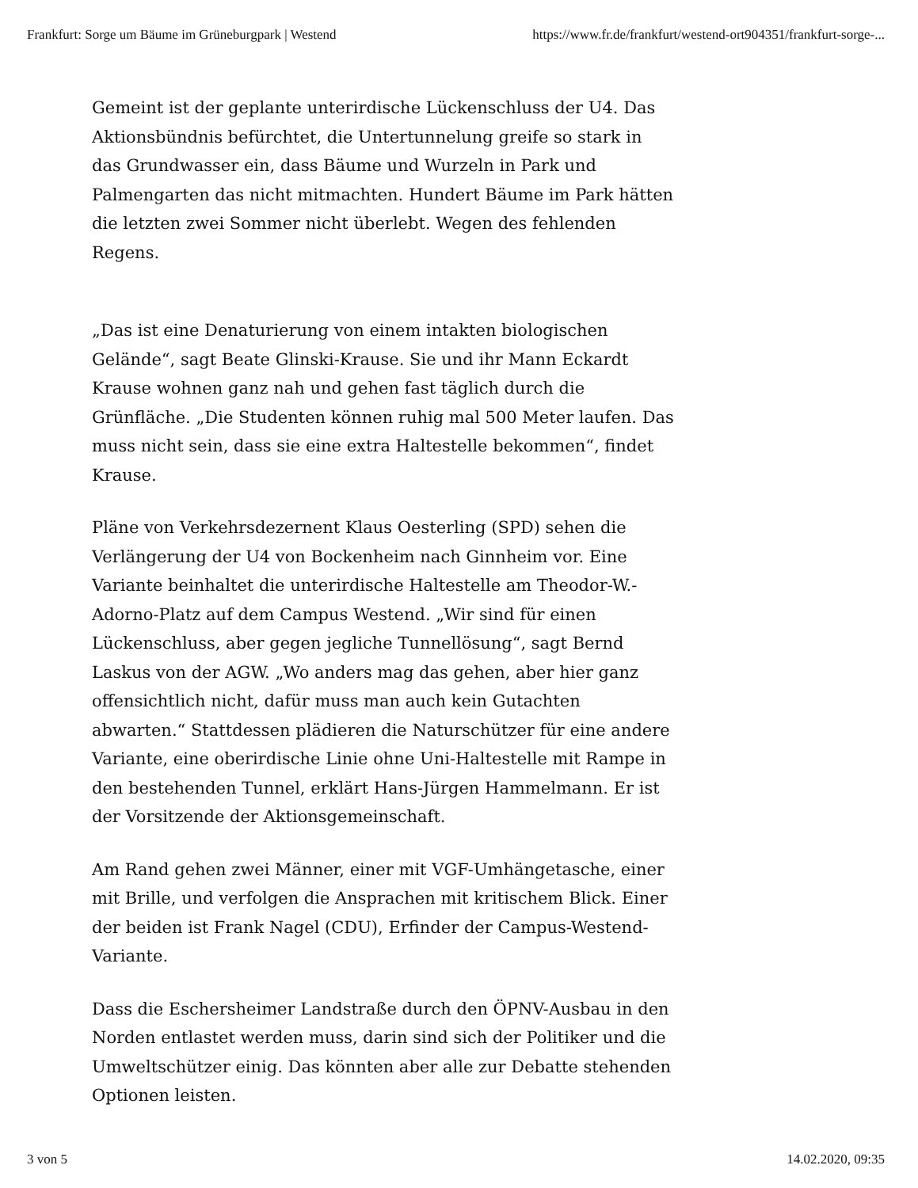Frankfurt: Sorge um Bäume im Grüneburgpark | Westend https://www.fr.de/frankfurt/westend-ort904351/frankfurt-sorge-...
Gemeint ist der geplante unterirdische Lückenschluss der U4. Das Aktionsbündnis befürchtet, die Untertunnelung greife so stark in das Grundwasser ein, dass Bäume und Wurzeln in Park und Palmengarten das nicht mitmachten. Hundert Bäume im Park hätten die letzten zwei Sommer nicht überlebt. Wegen des fehlenden Regens.
„Das ist eine Denaturierung von einem intakten biologischen Gelände“, sagt Beate Glinski-Krause. Sie und ihr Mann Eckardt Krause wohnen ganz nah und gehen fast täglich durch die Grünfläche. „Die Studenten können ruhig mal 500 Meter laufen. Das muss nicht sein, dass sie eine extra Haltestelle bekommen“, findet Krause.
Pläne von Verkehrsdezernent Klaus Oesterling (SPD) sehen die Verlängerung der U4 von Bockenheim nach Ginnheim vor. Eine Variante beinhaltet die unterirdische Haltestelle am Theodor-W.-Adorno-Platz auf dem Campus Westend. „Wir sind für einen Lückenschluss, aber gegen jegliche Tunnellösung“, sagt Bernd Laskus von der AGW. „Wo anders mag das gehen, aber hier ganz offensichtlich nicht, dafür muss man auch kein Gutachten abwarten.“ Stattdessen plädieren die Naturschützer für eine andere Variante, eine oberirdische Linie ohne Uni-Haltestelle mit Rampe in den bestehenden Tunnel, erklärt Hans-Jürgen Hammelmann. Er ist der Vorsitzende der Aktionsgemeinschaft.
Am Rand gehen zwei Männer, einer mit VGF-Umhängetasche, einer mit Brille, und verfolgen die Ansprachen mit kritischem Blick. Einer der beiden ist Frank Nagel (CDU), Erfinder der Campus-Westend-Variante.
Dass die Eschersheimer Landstraße durch den ÖPNV-Ausbau in den Norden entlastet werden muss, darin sind sich der Politiker und die Umweltschützer einig. Das könnten aber alle zur Debatte stehenden Optionen leisten.
3 von 5 14.02.2020, 09:35